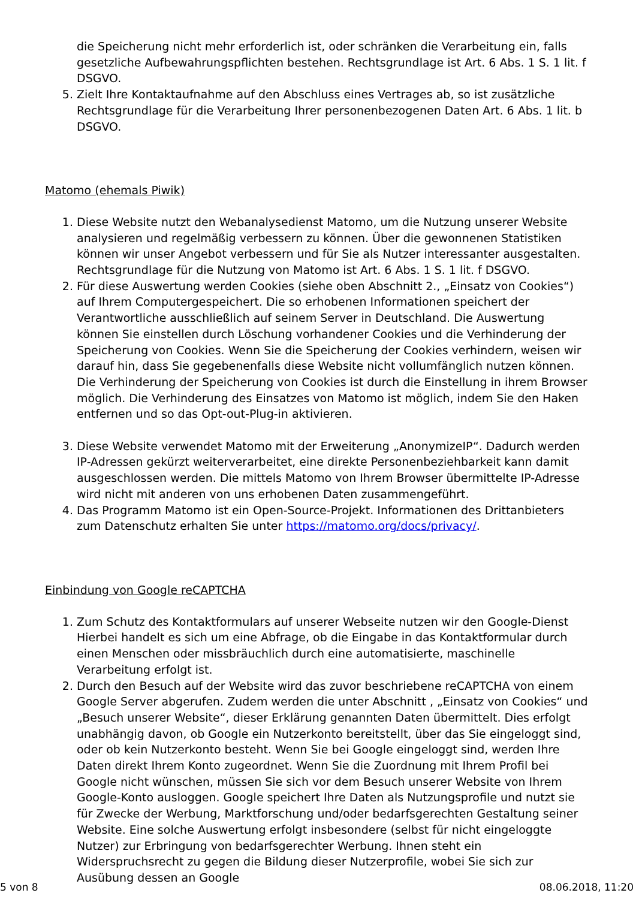die Speicherung nicht mehr erforderlich ist, oder schränken die Verarbeitung ein, falls gesetzliche Aufbewahrungspflichten bestehen. Rechtsgrundlage ist Art. 6 Abs. 1 S. 1 lit. f DSGVO.
5. Zielt Ihre Kontaktaufnahme auf den Abschluss eines Vertrages ab, so ist zusätzliche Rechtsgrundlage für die Verarbeitung Ihrer personenbezogenen Daten Art. 6 Abs. 1 lit. b DSGVO.
Matomo (ehemals Piwik)
1. Diese Website nutzt den Webanalysedienst Matomo, um die Nutzung unserer Website analysieren und regelmäßig verbessern zu können. Über die gewonnenen Statistiken können wir unser Angebot verbessern und für Sie als Nutzer interessanter ausgestalten. Rechtsgrundlage für die Nutzung von Matomo ist Art. 6 Abs. 1 S. 1 lit. f DSGVO.
2. Für diese Auswertung werden Cookies (siehe oben Abschnitt 2., „Einsatz von Cookies“) auf Ihrem Computergespeichert. Die so erhobenen Informationen speichert der Verantwortliche ausschließlich auf seinem Server in Deutschland. Die Auswertung können Sie einstellen durch Löschung vorhandener Cookies und die Verhinderung der Speicherung von Cookies. Wenn Sie die Speicherung der Cookies verhindern, weisen wir darauf hin, dass Sie gegebenenfalls diese Website nicht vollumfänglich nutzen können. Die Verhinderung der Speicherung von Cookies ist durch die Einstellung in ihrem Browser möglich. Die Verhinderung des Einsatzes von Matomo ist möglich, indem Sie den Haken entfernen und so das Opt-out-Plug-in aktivieren.
3. Diese Website verwendet Matomo mit der Erweiterung „AnonymizeIP“. Dadurch werden IP-Adressen gekürzt weiterverarbeitet, eine direkte Personenbeziehbarkeit kann damit ausgeschlossen werden. Die mittels Matomo von Ihrem Browser übermittelte IP-Adresse wird nicht mit anderen von uns erhobenen Daten zusammengeführt.
4. Das Programm Matomo ist ein Open-Source-Projekt. Informationen des Drittanbieters zum Datenschutz erhalten Sie unter https://matomo.org/docs/privacy/.
Einbindung von Google reCAPTCHA
1. Zum Schutz des Kontaktformulars auf unserer Webseite nutzen wir den Google-Dienst Hierbei handelt es sich um eine Abfrage, ob die Eingabe in das Kontaktformular durch einen Menschen oder missbräuchlich durch eine automatisierte, maschinelle Verarbeitung erfolgt ist.
2. Durch den Besuch auf der Website wird das zuvor beschriebene reCAPTCHA von einem Google Server abgerufen. Zudem werden die unter Abschnitt , „Einsatz von Cookies“ und „Besuch unserer Website“, dieser Erklärung genannten Daten übermittelt. Dies erfolgt unabhängig davon, ob Google ein Nutzerkonto bereitstellt, über das Sie eingeloggt sind, oder ob kein Nutzerkonto besteht. Wenn Sie bei Google eingeloggt sind, werden Ihre Daten direkt Ihrem Konto zugeordnet. Wenn Sie die Zuordnung mit Ihrem Profil bei Google nicht wünschen, müssen Sie sich vor dem Besuch unserer Website von Ihrem Google-Konto ausloggen. Google speichert Ihre Daten als Nutzungsprofile und nutzt sie für Zwecke der Werbung, Marktforschung und/oder bedarfsgerechten Gestaltung seiner Website. Eine solche Auswertung erfolgt insbesondere (selbst für nicht eingeloggte Nutzer) zur Erbringung von bedarfsgerechter Werbung. Ihnen steht ein Widerspruchsrecht zu gegen die Bildung dieser Nutzerprofile, wobei Sie sich zur Ausübung dessen an Google
5 von 8 08.06.2018, 11:20